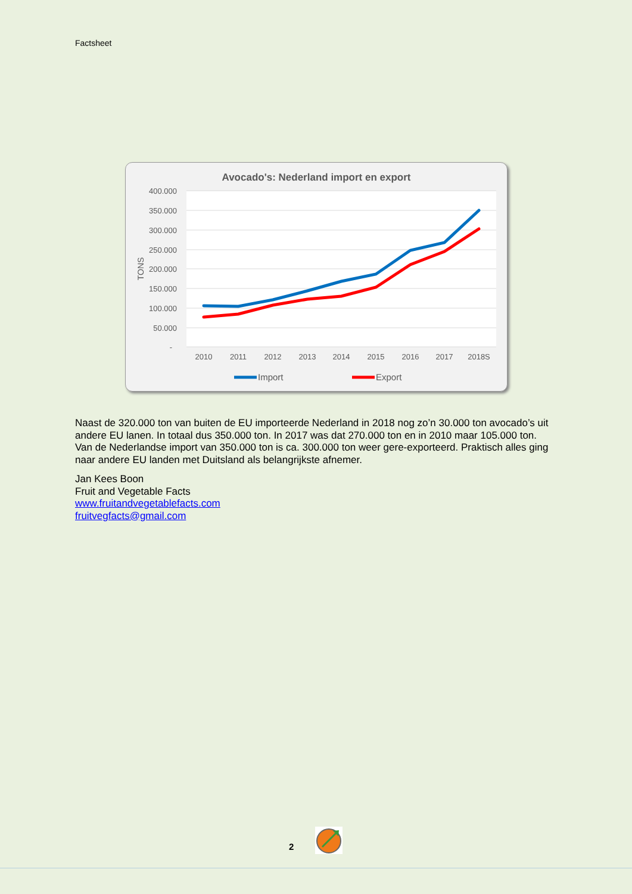Factsheet
Avocado's: Nederland import en export
400.000
350.000
300.000
250.000
200.000
150.000
100.000
50.000
-
TONS
2010
2011
2012
2013
2014
2015
2016
2017
2018S
Import
Export
Naast de 320.000 ton van buiten de EU importeerde Nederland in 2018 nog zo’n 30.000 ton avocado’s uit andere EU lanen. In totaal dus 350.000 ton. In 2017 was dat 270.000 ton en in 2010 maar 105.000 ton.
Van de Nederlandse import van 350.000 ton is ca. 300.000 ton weer gere-exporteerd. Praktisch alles ging naar andere EU landen met Duitsland als belangrijkste afnemer.
Jan Kees Boon
Fruit and Vegetable Facts
www.fruitandvegetablefacts.com
fruitvegfacts@gmail.com
2